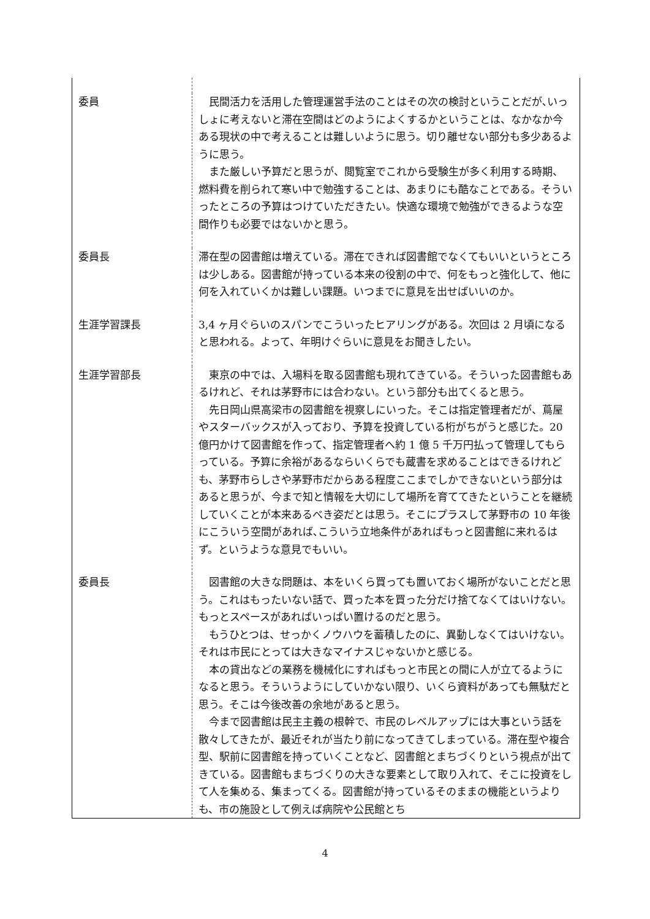| 委員 | 民間活力を活用した管理運営手法のことはその次の検討ということだが､いっしょに考えないと滞在空間はどのようによくするかということは、なかなか今ある現状の中で考えることは難しいように思う。切り離せない部分も多少あるように思う。 また厳しい予算だと思うが、閲覧室でこれから受験生が多く利用する時期、燃料費を削られて寒い中で勉強することは、あまりにも酷なことである。そういったところの予算はつけていただきたい。快適な環境で勉強ができるような空間作りも必要ではないかと思う。 |
| 委員長 | 滞在型の図書館は増えている。滞在できれば図書館でなくてもいいというところは少しある。図書館が持っている本来の役割の中で、何をもっと強化して、他に何を入れていくかは難しい課題。いつまでに意見を出せばいいのか。 |
| 生涯学習課長 | 3,4 ヶ月ぐらいのスパンでこういったヒアリングがある。次回は 2 月頃になると思われる。よって、年明けぐらいに意見をお聞きしたい。 |
| 生涯学習部長 | 東京の中では、入場料を取る図書館も現れてきている。そういった図書館もあるけれど、それは茅野市には合わない。という部分も出てくると思う。 先日岡山県高梁市の図書館を視察しにいった。そこは指定管理者だが、蔦屋やスターバックスが入っており、予算を投資している桁がちがうと感じた。20 億円かけて図書館を作って、指定管理者へ約 1 億 5 千万円払って管理してもらっている。予算に余裕があるならいくらでも蔵書を求めることはできるけれども、茅野市らしさや茅野市だからある程度ここまでしかできないという部分はあると思うが、今まで知と情報を大切にして場所を育ててきたということを継続していくことが本来あるべき姿だとは思う。そこにプラスして茅野市の 10 年後にこういう空間があれば､こういう立地条件があればもっと図書館に来れるはず。というような意見でもいい。 |
| 委員長 | 図書館の大きな問題は、本をいくら買っても置いておく場所がないことだと思う。これはもったいない話で、買った本を買った分だけ捨てなくてはいけない。もっとスペースがあればいっぱい置けるのだと思う。 もうひとつは、せっかくノウハウを蓄積したのに、異動しなくてはいけない。それは市民にとっては大きなマイナスじゃないかと感じる。 本の貸出などの業務を機械化にすればもっと市民との間に人が立てるようになると思う。そういうようにしていかない限り、いくら資料があっても無駄だと思う。そこは今後改善の余地があると思う。 今まで図書館は民主主義の根幹で、市民のレベルアップには大事という話を散々してきたが、最近それが当たり前になってきてしまっている。滞在型や複合型、駅前に図書館を持っていくことなど、図書館とまちづくりという視点が出てきている。図書館もまちづくりの大きな要素として取り入れて、そこに投資をして人を集める、集まってくる。図書館が持っているそのままの機能というよりも、市の施設として例えば病院や公民館とち |
4